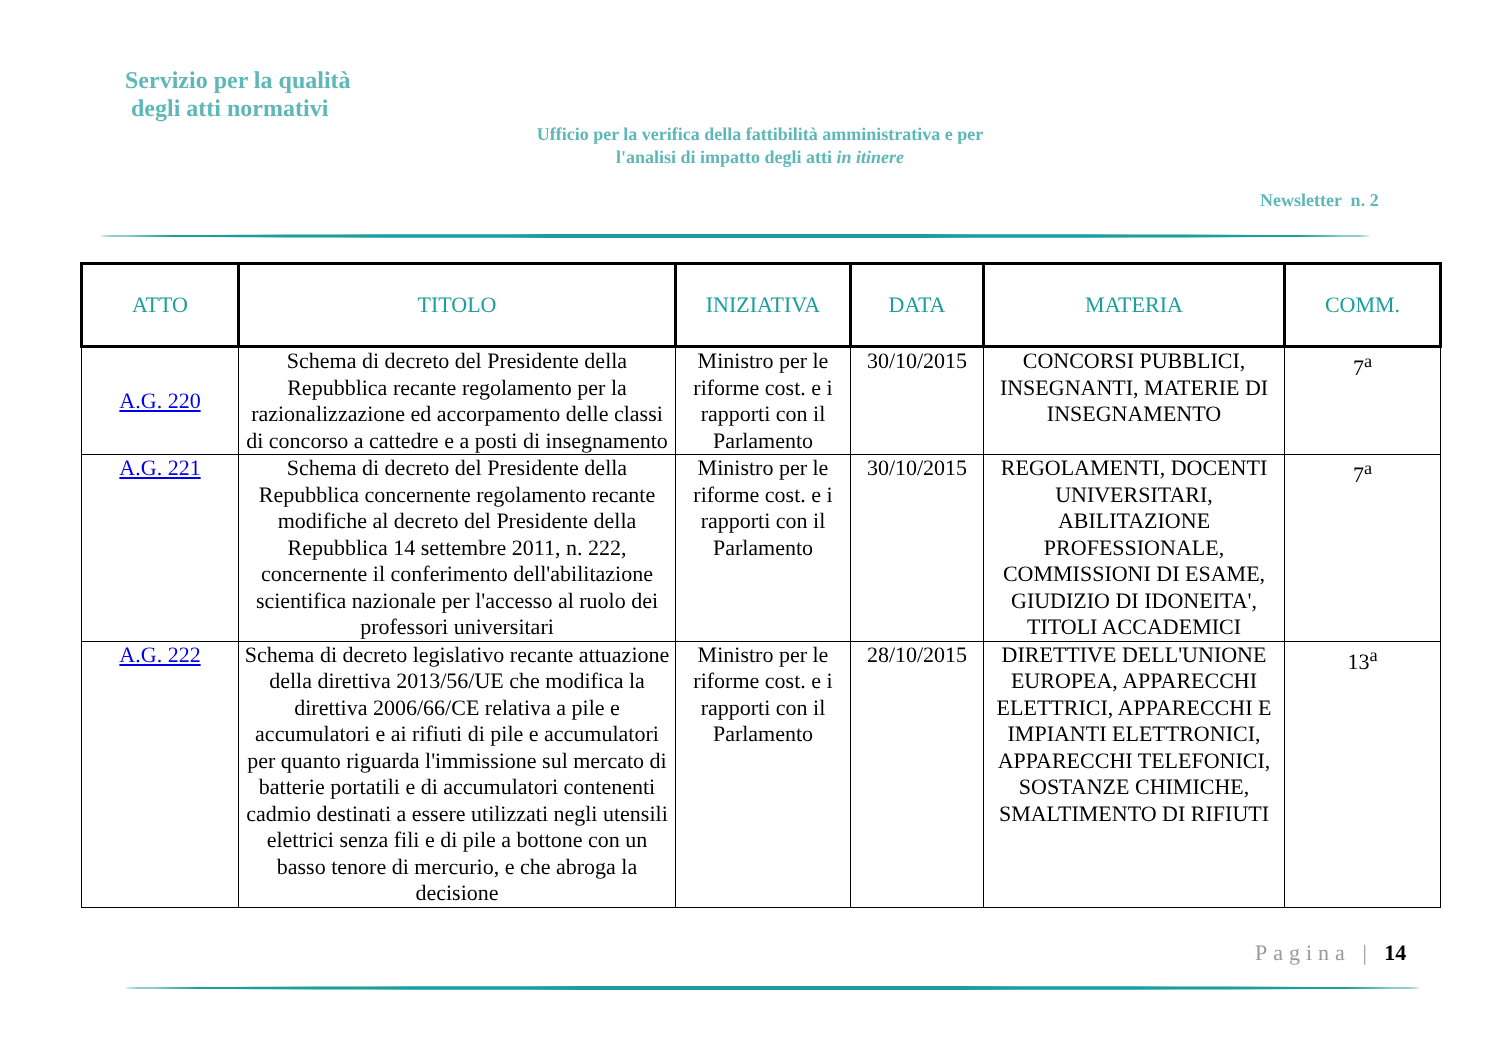Servizio per la qualità
degli atti normativi
Ufficio per la verifica della fattibilità amministrativa e per l'analisi di impatto degli atti in itinere
Newsletter n. 2
| ATTO | TITOLO | INIZIATIVA | DATA | MATERIA | COMM. |
| --- | --- | --- | --- | --- | --- |
| A.G. 220 | Schema di decreto del Presidente della Repubblica recante regolamento per la razionalizzazione ed accorpamento delle classi di concorso a cattedre e a posti di insegnamento | Ministro per le riforme cost. e i rapporti con il Parlamento | 30/10/2015 | CONCORSI PUBBLICI, INSEGNANTI, MATERIE DI INSEGNAMENTO | 7<sup>a</sup> |
| A.G. 221 | Schema di decreto del Presidente della Repubblica concernente regolamento recante modifiche al decreto del Presidente della Repubblica 14 settembre 2011, n. 222, concernente il conferimento dell'abilitazione scientifica nazionale per l'accesso al ruolo dei professori universitari | Ministro per le riforme cost. e i rapporti con il Parlamento | 30/10/2015 | REGOLAMENTI, DOCENTI UNIVERSITARI, ABILITAZIONE PROFESSIONALE, COMMISSIONI DI ESAME, GIUDIZIO DI IDONEITA', TITOLI ACCADEMICI | 7<sup>a</sup> |
| A.G. 222 | Schema di decreto legislativo recante attuazione della direttiva 2013/56/UE che modifica la direttiva 2006/66/CE relativa a pile e accumulatori e ai rifiuti di pile e accumulatori per quanto riguarda l'immissione sul mercato di batterie portatili e di accumulatori contenenti cadmio destinati a essere utilizzati negli utensili elettrici senza fili e di pile a bottone con un basso tenore di mercurio, e che abroga la decisione | Ministro per le riforme cost. e i rapporti con il Parlamento | 28/10/2015 | DIRETTIVE DELL'UNIONE EUROPEA, APPARECCHI ELETTRICI, APPARECCHI E IMPIANTI ELETTRONICI, APPARECCHI TELEFONICI, SOSTANZE CHIMICHE, SMALTIMENTO DI RIFIUTI | 13<sup>a</sup> |
Pagina | 14